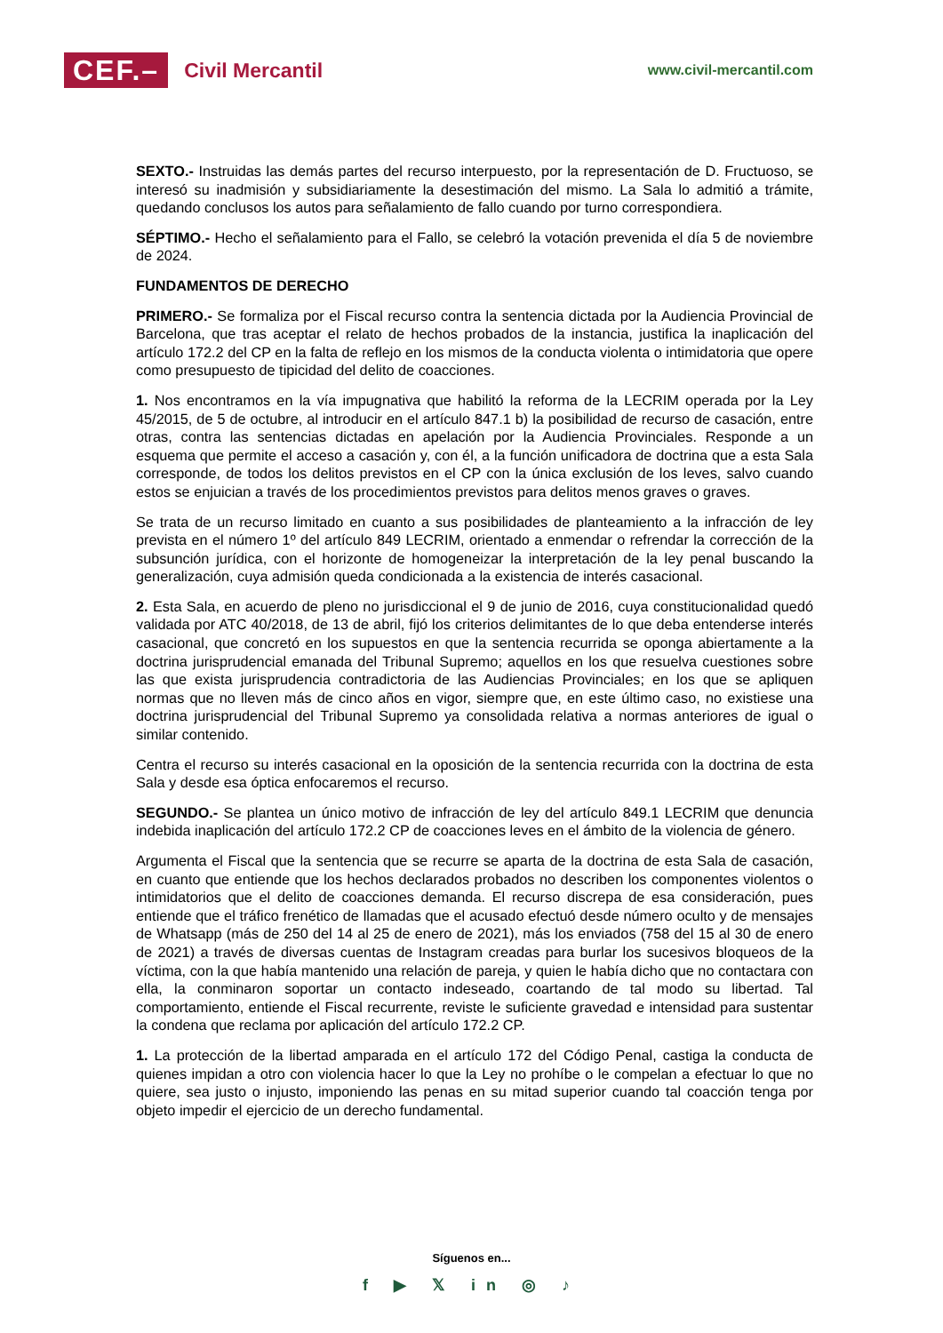CEF.– Civil Mercantil
www.civil-mercantil.com
SEXTO.- Instruidas las demás partes del recurso interpuesto, por la representación de D. Fructuoso, se interesó su inadmisión y subsidiariamente la desestimación del mismo. La Sala lo admitió a trámite, quedando conclusos los autos para señalamiento de fallo cuando por turno correspondiera.
SÉPTIMO.- Hecho el señalamiento para el Fallo, se celebró la votación prevenida el día 5 de noviembre de 2024.
FUNDAMENTOS DE DERECHO
PRIMERO.- Se formaliza por el Fiscal recurso contra la sentencia dictada por la Audiencia Provincial de Barcelona, que tras aceptar el relato de hechos probados de la instancia, justifica la inaplicación del artículo 172.2 del CP en la falta de reflejo en los mismos de la conducta violenta o intimidatoria que opere como presupuesto de tipicidad del delito de coacciones.
1. Nos encontramos en la vía impugnativa que habilitó la reforma de la LECRIM operada por la Ley 45/2015, de 5 de octubre, al introducir en el artículo 847.1 b) la posibilidad de recurso de casación, entre otras, contra las sentencias dictadas en apelación por la Audiencia Provinciales. Responde a un esquema que permite el acceso a casación y, con él, a la función unificadora de doctrina que a esta Sala corresponde, de todos los delitos previstos en el CP con la única exclusión de los leves, salvo cuando estos se enjuician a través de los procedimientos previstos para delitos menos graves o graves.
Se trata de un recurso limitado en cuanto a sus posibilidades de planteamiento a la infracción de ley prevista en el número 1º del artículo 849 LECRIM, orientado a enmendar o refrendar la corrección de la subsunción jurídica, con el horizonte de homogeneizar la interpretación de la ley penal buscando la generalización, cuya admisión queda condicionada a la existencia de interés casacional.
2. Esta Sala, en acuerdo de pleno no jurisdiccional el 9 de junio de 2016, cuya constitucionalidad quedó validada por ATC 40/2018, de 13 de abril, fijó los criterios delimitantes de lo que deba entenderse interés casacional, que concretó en los supuestos en que la sentencia recurrida se oponga abiertamente a la doctrina jurisprudencial emanada del Tribunal Supremo; aquellos en los que resuelva cuestiones sobre las que exista jurisprudencia contradictoria de las Audiencias Provinciales; en los que se apliquen normas que no lleven más de cinco años en vigor, siempre que, en este último caso, no existiese una doctrina jurisprudencial del Tribunal Supremo ya consolidada relativa a normas anteriores de igual o similar contenido.
Centra el recurso su interés casacional en la oposición de la sentencia recurrida con la doctrina de esta Sala y desde esa óptica enfocaremos el recurso.
SEGUNDO.- Se plantea un único motivo de infracción de ley del artículo 849.1 LECRIM que denuncia indebida inaplicación del artículo 172.2 CP de coacciones leves en el ámbito de la violencia de género.
Argumenta el Fiscal que la sentencia que se recurre se aparta de la doctrina de esta Sala de casación, en cuanto que entiende que los hechos declarados probados no describen los componentes violentos o intimidatorios que el delito de coacciones demanda. El recurso discrepa de esa consideración, pues entiende que el tráfico frenético de llamadas que el acusado efectuó desde número oculto y de mensajes de Whatsapp (más de 250 del 14 al 25 de enero de 2021), más los enviados (758 del 15 al 30 de enero de 2021) a través de diversas cuentas de Instagram creadas para burlar los sucesivos bloqueos de la víctima, con la que había mantenido una relación de pareja, y quien le había dicho que no contactara con ella, la conminaron soportar un contacto indeseado, coartando de tal modo su libertad. Tal comportamiento, entiende el Fiscal recurrente, reviste le suficiente gravedad e intensidad para sustentar la condena que reclama por aplicación del artículo 172.2 CP.
1. La protección de la libertad amparada en el artículo 172 del Código Penal, castiga la conducta de quienes impidan a otro con violencia hacer lo que la Ley no prohíbe o le compelan a efectuar lo que no quiere, sea justo o injusto, imponiendo las penas en su mitad superior cuando tal coacción tenga por objeto impedir el ejercicio de un derecho fundamental.
Síguenos en...
f ▶ 𝕏 in ◎ ♪